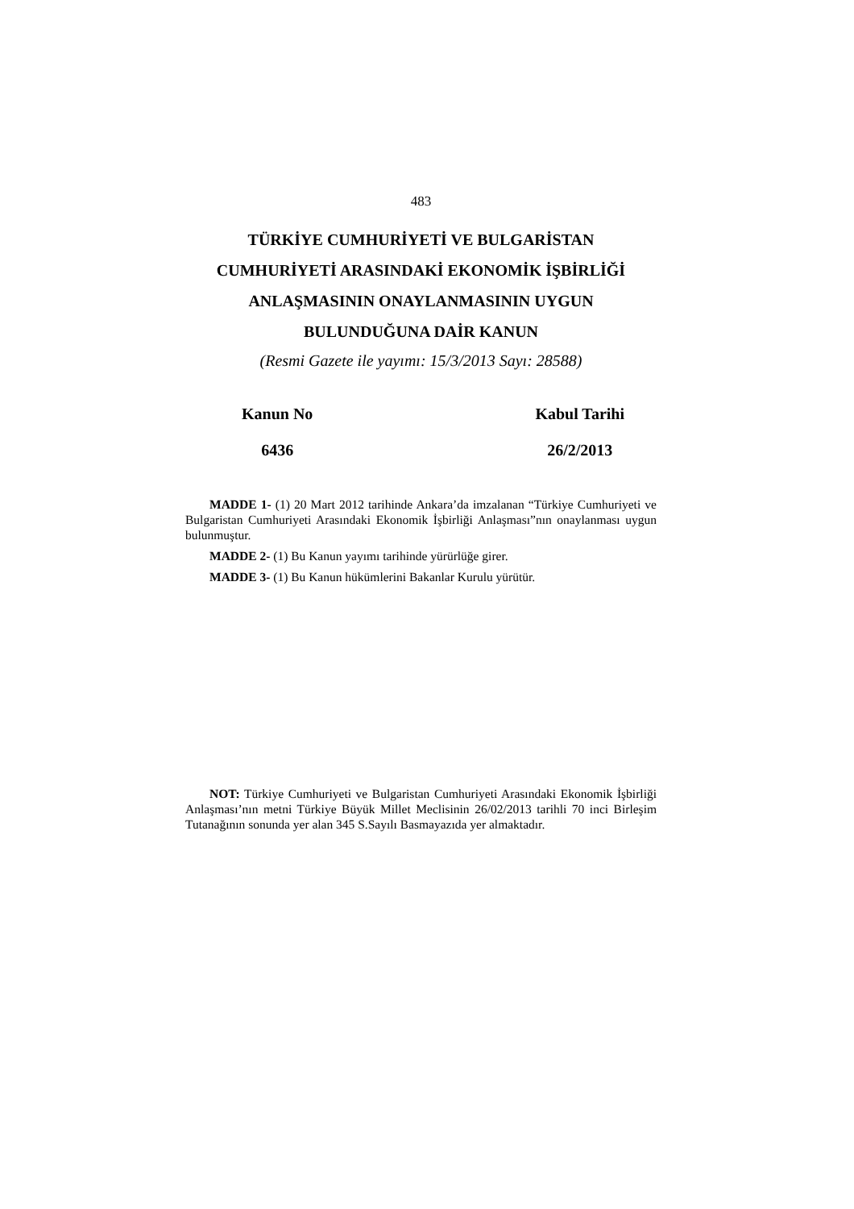483
TÜRKİYE CUMHURİYETİ VE BULGARİSTAN
CUMHURİYETİ ARASINDAKİ EKONOMİK İŞBİRLİĞİ
ANLAŞMASININ ONAYLANMASININ UYGUN
BULUNDUĞUNA DAİR KANUN
(Resmi Gazete ile yayımı: 15/3/2013 Sayı: 28588)
Kanun No
6436
Kabul Tarihi
26/2/2013
MADDE 1- (1) 20 Mart 2012 tarihinde Ankara’da imzalanan “Türkiye Cumhuriyeti ve Bulgaristan Cumhuriyeti Arasındaki Ekonomik İşbirliği Anlaşması”nın onaylanması uygun bulunmuştur.
MADDE 2- (1) Bu Kanun yayımı tarihinde yürürlüğe girer.
MADDE 3- (1) Bu Kanun hükümlerini Bakanlar Kurulu yürütür.
NOT: Türkiye Cumhuriyeti ve Bulgaristan Cumhuriyeti Arasındaki Ekonomik İşbirliği Anlaşması’nın metni Türkiye Büyük Millet Meclisinin 26/02/2013 tarihli 70 inci Birleşim Tutanağının sonunda yer alan 345 S.Sayılı Basmayazıda yer almaktadır.